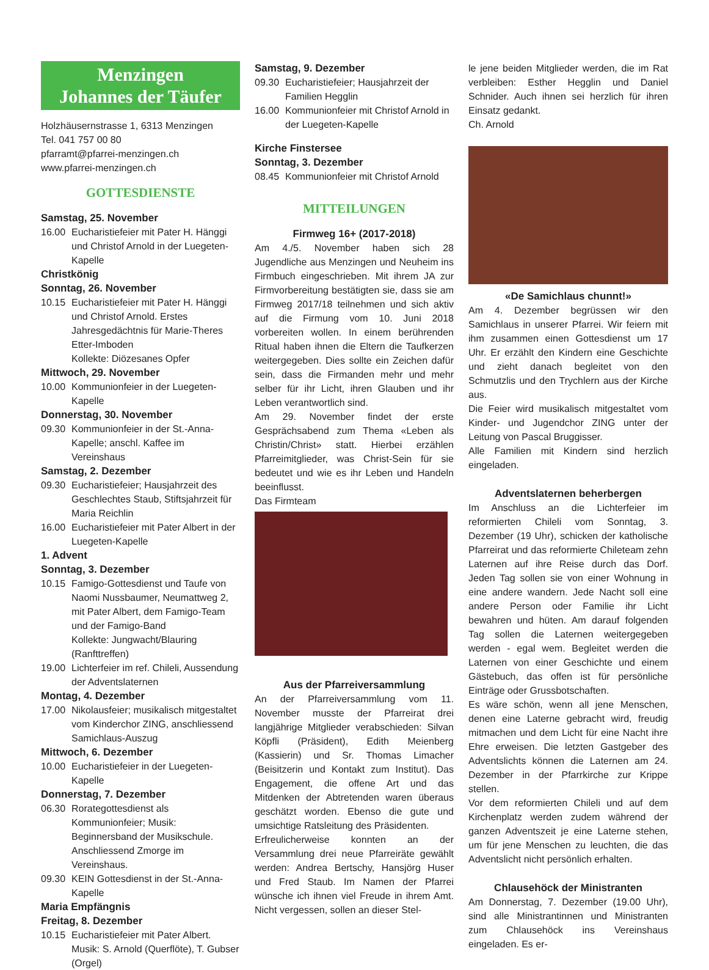Menzingen
Johannes der Täufer
Holzhäusernstrasse 1, 6313 Menzingen
Tel. 041 757 00 80
pfarramt@pfarrei-menzingen.ch
www.pfarrei-menzingen.ch
GOTTESDIENSTE
Samstag, 25. November
16.00 Eucharistiefeier mit Pater H. Hänggi und Christof Arnold in der Luegeten-Kapelle
Christkönig
Sonntag, 26. November
10.15 Eucharistiefeier mit Pater H. Hänggi und Christof Arnold. Erstes Jahresgedächtnis für Marie-Theres Etter-Imboden
Kollekte: Diözesanes Opfer
Mittwoch, 29. November
10.00 Kommunionfeier in der Luegeten-Kapelle
Donnerstag, 30. November
09.30 Kommunionfeier in der St.-Anna-Kapelle; anschl. Kaffee im Vereinshaus
Samstag, 2. Dezember
09.30 Eucharistiefeier; Hausjahrzeit des Geschlechtes Staub, Stiftsjahrzeit für Maria Reichlin
16.00 Eucharistiefeier mit Pater Albert in der Luegeten-Kapelle
1. Advent
Sonntag, 3. Dezember
10.15 Famigo-Gottesdienst und Taufe von Naomi Nussbaumer, Neumattweg 2, mit Pater Albert, dem Famigo-Team und der Famigo-Band
Kollekte: Jungwacht/Blauring (Ranfttreffen)
19.00 Lichterfeier im ref. Chileli, Aussendung der Adventslaternen
Montag, 4. Dezember
17.00 Nikolausfeier; musikalisch mitgestaltet vom Kinderchor ZING, anschliessend Samichlaus-Auszug
Mittwoch, 6. Dezember
10.00 Eucharistiefeier in der Luegeten-Kapelle
Donnerstag, 7. Dezember
06.30 Rorategottesdienst als Kommunionfeier; Musik: Beginnersband der Musikschule. Anschliessend Zmorge im Vereinshaus.
09.30 KEIN Gottesdienst in der St.-Anna-Kapelle
Maria Empfängnis
Freitag, 8. Dezember
10.15 Eucharistiefeier mit Pater Albert. Musik: S. Arnold (Querflöte), T. Gubser (Orgel)
Samstag, 9. Dezember
09.30 Eucharistiefeier; Hausjahrzeit der Familien Hegglin
16.00 Kommunionfeier mit Christof Arnold in der Luegeten-Kapelle
Kirche Finstersee
Sonntag, 3. Dezember
08.45 Kommunionfeier mit Christof Arnold
MITTEILUNGEN
Firmweg 16+ (2017-2018)
Am 4./5. November haben sich 28 Jugendliche aus Menzingen und Neuheim ins Firmbuch eingeschrieben. Mit ihrem JA zur Firmvorbereitung bestätigten sie, dass sie am Firmweg 2017/18 teilnehmen und sich aktiv auf die Firmung vom 10. Juni 2018 vorbereiten wollen. In einem berührenden Ritual haben ihnen die Eltern die Taufkerzen weitergegeben. Dies sollte ein Zeichen dafür sein, dass die Firmanden mehr und mehr selber für ihr Licht, ihren Glauben und ihr Leben verantwortlich sind.
Am 29. November findet der erste Gesprächsabend zum Thema «Leben als Christin/Christ» statt. Hierbei erzählen Pfarreimitglieder, was Christ-Sein für sie bedeutet und wie es ihr Leben und Handeln beeinflusst.
Das Firmteam
Aus der Pfarreiversammlung
An der Pfarreiversammlung vom 11. November musste der Pfarreirat drei langjährige Mitglieder verabschieden: Silvan Köpfli (Präsident), Edith Meienberg (Kassierin) und Sr. Thomas Limacher (Beisitzerin und Kontakt zum Institut). Das Engagement, die offene Art und das Mitdenken der Abtretenden waren überaus geschätzt worden. Ebenso die gute und umsichtige Ratsleitung des Präsidenten.
Erfreulicherweise konnten an der Versammlung drei neue Pfarreiräte gewählt werden: Andrea Bertschy, Hansjörg Huser und Fred Staub. Im Namen der Pfarrei wünsche ich ihnen viel Freude in ihrem Amt. Nicht vergessen, sollen an dieser Stel-
le jene beiden Mitglieder werden, die im Rat verbleiben: Esther Hegglin und Daniel Schnider. Auch ihnen sei herzlich für ihren Einsatz gedankt.
Ch. Arnold
«De Samichlaus chunnt!»
Am 4. Dezember begrüssen wir den Samichlaus in unserer Pfarrei. Wir feiern mit ihm zusammen einen Gottesdienst um 17 Uhr. Er erzählt den Kindern eine Geschichte und zieht danach begleitet von den Schmutzlis und den Trychlern aus der Kirche aus.
Die Feier wird musikalisch mitgestaltet vom Kinder- und Jugendchor ZING unter der Leitung von Pascal Bruggisser.
Alle Familien mit Kindern sind herzlich eingeladen.
Adventslaternen beherbergen
Im Anschluss an die Lichterfeier im reformierten Chileli vom Sonntag, 3. Dezember (19 Uhr), schicken der katholische Pfarreirat und das reformierte Chileteam zehn Laternen auf ihre Reise durch das Dorf. Jeden Tag sollen sie von einer Wohnung in eine andere wandern. Jede Nacht soll eine andere Person oder Familie ihr Licht bewahren und hüten. Am darauf folgenden Tag sollen die Laternen weitergegeben werden - egal wem. Begleitet werden die Laternen von einer Geschichte und einem Gästebuch, das offen ist für persönliche Einträge oder Grussbotschaften.
Es wäre schön, wenn all jene Menschen, denen eine Laterne gebracht wird, freudig mitmachen und dem Licht für eine Nacht ihre Ehre erweisen. Die letzten Gastgeber des Adventslichts können die Laternen am 24. Dezember in der Pfarrkirche zur Krippe stellen.
Vor dem reformierten Chileli und auf dem Kirchenplatz werden zudem während der ganzen Adventszeit je eine Laterne stehen, um für jene Menschen zu leuchten, die das Adventslicht nicht persönlich erhalten.
Chlausehöck der Ministranten
Am Donnerstag, 7. Dezember (19.00 Uhr), sind alle Ministrantinnen und Ministranten zum Chlausehöck ins Vereinshaus eingeladen. Es er-